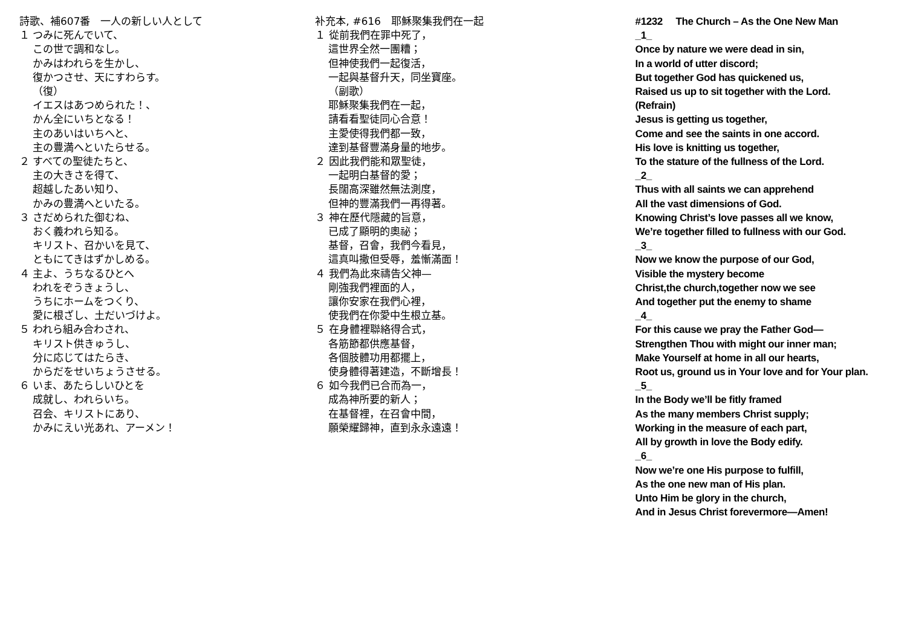詩歌、補607番　一人の新しい人として
１ つみに死んでいて、
この世で調和なし。
かみはわれらを生かし、
復かつさせ、天にすわらす。
（復）
イエスはあつめられた！、
かん全にいちとなる！
主のあいはいちへと、
主の豊満へといたらせる。
２ すべての聖徒たちと、
主の大きさを得て、
超越したあい知り、
かみの豊満へといたる。
３ さだめられた御むね、
おく義われら知る。
キリスト、召かいを見て、
ともにてきはずかしめる。
４ 主よ、うちなるひとへ
われをぞうきょうし、
うちにホームをつくり、
愛に根ざし、土だいづけよ。
５ われら組み合わされ、
キリスト供きゅうし、
分に応じてはたらき、
からだをせいちょうさせる。
６ いま、あたらしいひとを
成就し、われらいち。
召会、キリストにあり、
かみにえい光あれ、アーメン！
补充本, #616　耶穌聚集我們在一起
１ 從前我們在罪中死了，
這世界全然一團糟；
但神使我們一起復活，
一起與基督升天，同坐寶座。
（副歌）
耶穌聚集我們在一起，
請看看聖徒同心合意！
主愛使得我們都一致，
達到基督豐滿身量的地步。
２ 因此我們能和眾聖徒，
一起明白基督的愛；
長闊高深雖然無法測度，
但神的豐滿我們一再得著。
３ 神在歷代隱藏的旨意，
已成了顯明的奧祕；
基督，召會，我們今看見，
這真叫撒但受辱，羞慚滿面！
４ 我們為此來禱告父神—
剛強我們裡面的人，
讓你安家在我們心裡，
使我們在你愛中生根立基。
５ 在身體裡聯絡得合式，
各筋節都供應基督，
各個肢體功用都擺上，
使身體得著建造，不斷增長！
６ 如今我們已合而為一，
成為神所要的新人；
在基督裡，在召會中間，
願榮耀歸神，直到永永遠遠！
#1232 The Church – As the One New Man
_1_
Once by nature we were dead in sin,
In a world of utter discord;
But together God has quickened us,
Raised us up to sit together with the Lord.
(Refrain)
Jesus is getting us together,
Come and see the saints in one accord.
His love is knitting us together,
To the stature of the fullness of the Lord.
_2_
Thus with all saints we can apprehend
All the vast dimensions of God.
Knowing Christ’s love passes all we know,
We’re together filled to fullness with our God.
_3_
Now we know the purpose of our God,
Visible the mystery become
Christ,the church,together now we see
And together put the enemy to shame
_4_
For this cause we pray the Father God—
Strengthen Thou with might our inner man;
Make Yourself at home in all our hearts,
Root us, ground us in Your love and for Your plan.
_5_
In the Body we’ll be fitly framed
As the many members Christ supply;
Working in the measure of each part,
All by growth in love the Body edify.
_6_
Now we’re one His purpose to fulfill,
As the one new man of His plan.
Unto Him be glory in the church,
And in Jesus Christ forevermore—Amen!